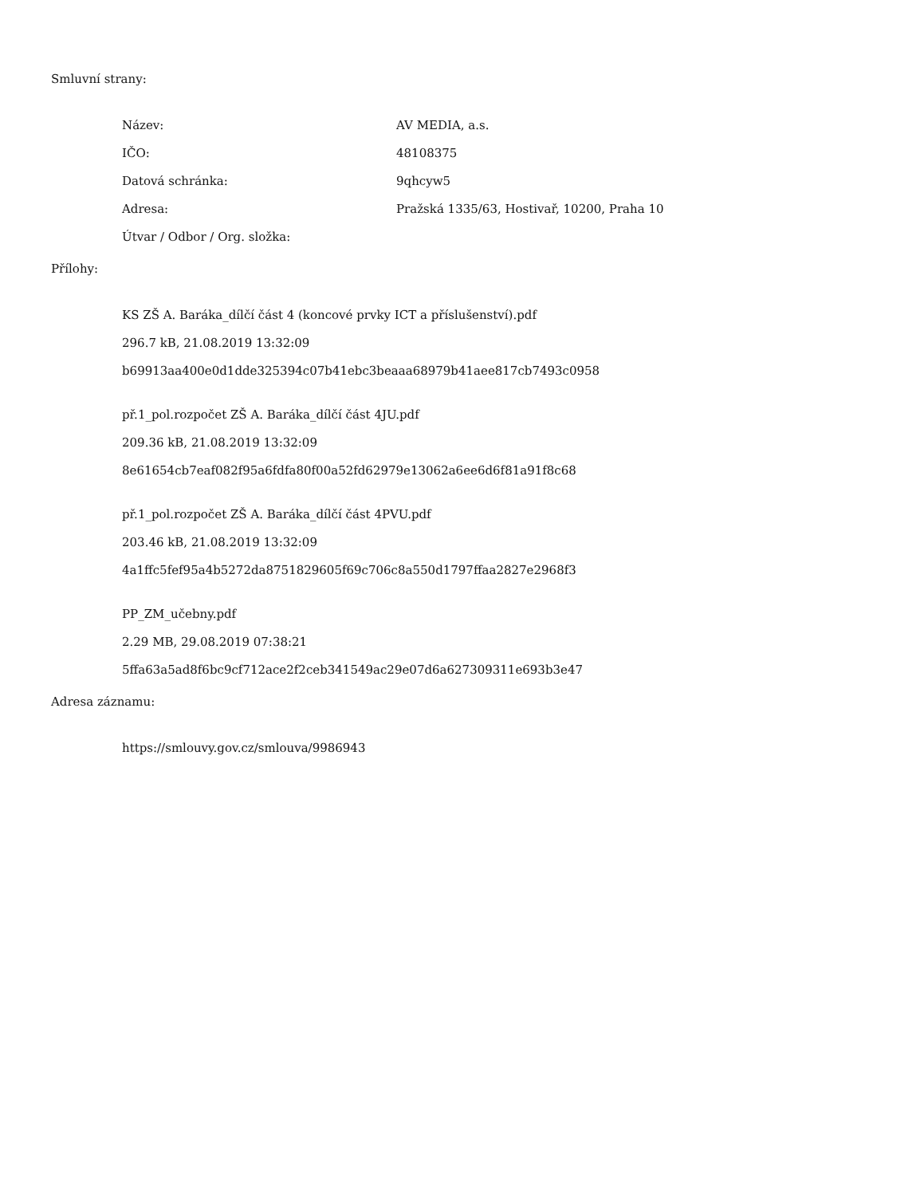Smluvní strany:
Název: AV MEDIA, a.s.
IČO: 48108375
Datová schránka: 9qhcyw5
Adresa: Pražská 1335/63, Hostivař, 10200, Praha 10
Útvar / Odbor / Org. složka:
Přílohy:
KS ZŠ A. Baráka_dílčí část 4 (koncové prvky ICT a příslušenství).pdf
296.7 kB, 21.08.2019 13:32:09
b69913aa400e0d1dde325394c07b41ebc3beaaa68979b41aee817cb7493c0958
př.1_pol.rozpočet ZŠ A. Baráka_dílčí část 4JU.pdf
209.36 kB, 21.08.2019 13:32:09
8e61654cb7eaf082f95a6fdfa80f00a52fd62979e13062a6ee6d6f81a91f8c68
př.1_pol.rozpočet ZŠ A. Baráka_dílčí část 4PVU.pdf
203.46 kB, 21.08.2019 13:32:09
4a1ffc5fef95a4b5272da8751829605f69c706c8a550d1797ffaa2827e2968f3
PP_ZM_učebny.pdf
2.29 MB, 29.08.2019 07:38:21
5ffa63a5ad8f6bc9cf712ace2f2ceb341549ac29e07d6a627309311e693b3e47
Adresa záznamu:
https://smlouvy.gov.cz/smlouva/9986943